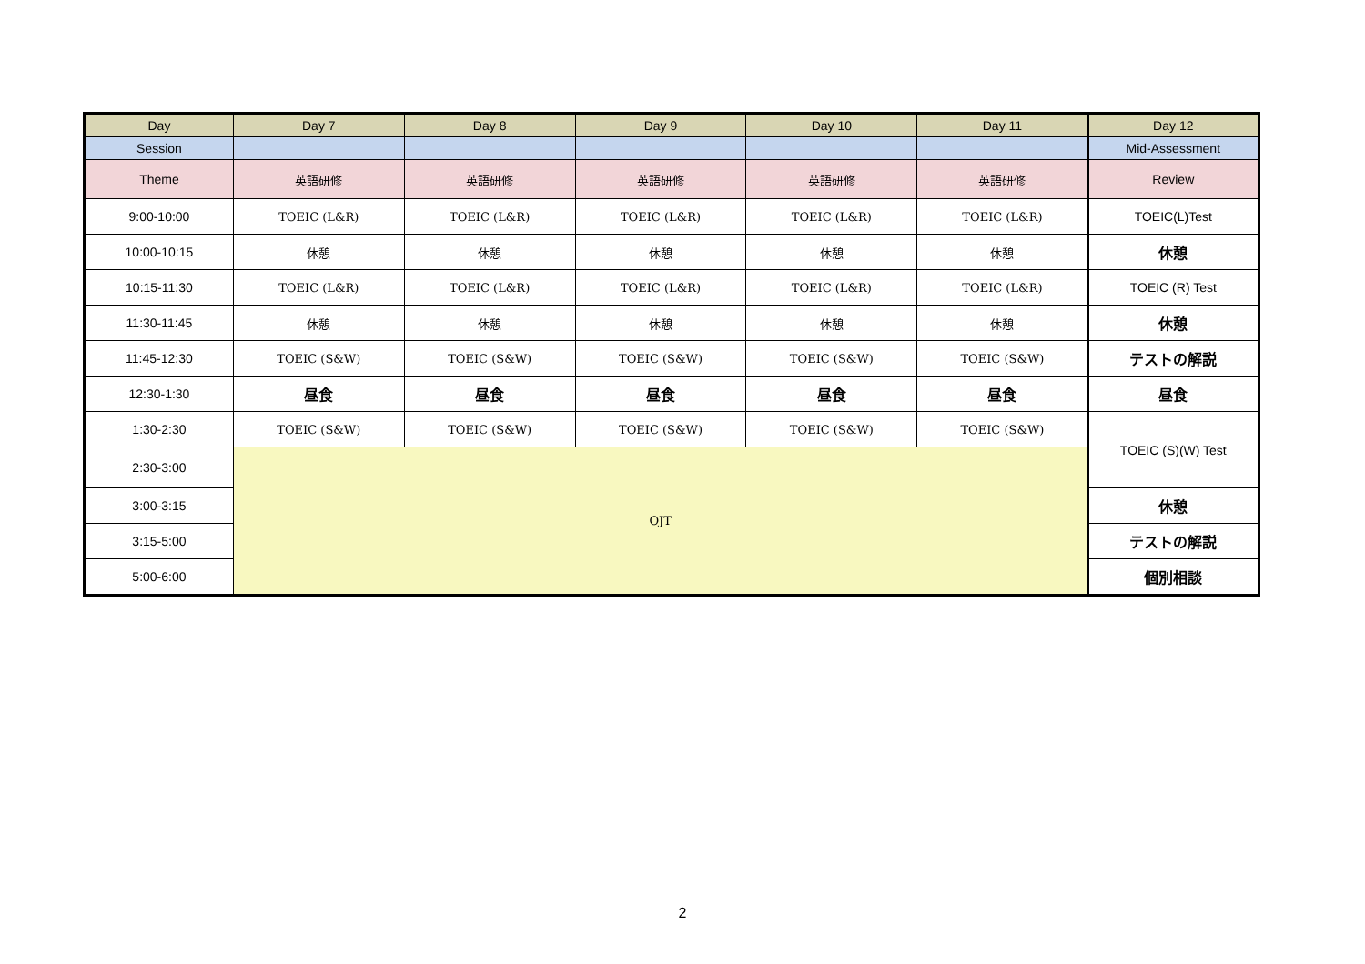| Day | Day 7 | Day 8 | Day 9 | Day 10 | Day 11 | Day 12 |
| --- | --- | --- | --- | --- | --- | --- |
| Session | | | | | | Mid-Assessment |
| Theme | 英語研修 | 英語研修 | 英語研修 | 英語研修 | 英語研修 | Review |
| 9:00-10:00 | TOEIC (L&R) | TOEIC (L&R) | TOEIC (L&R) | TOEIC (L&R) | TOEIC (L&R) | TOEIC(L)Test |
| 10:00-10:15 | 休憩 | 休憩 | 休憩 | 休憩 | 休憩 | 休憩 |
| 10:15-11:30 | TOEIC (L&R) | TOEIC (L&R) | TOEIC (L&R) | TOEIC (L&R) | TOEIC (L&R) | TOEIC (R) Test |
| 11:30-11:45 | 休憩 | 休憩 | 休憩 | 休憩 | 休憩 | 休憩 |
| 11:45-12:30 | TOEIC (S&W) | TOEIC (S&W) | TOEIC (S&W) | TOEIC (S&W) | TOEIC (S&W) | テストの解説 |
| 12:30-1:30 | 昼食 | 昼食 | 昼食 | 昼食 | 昼食 | 昼食 |
| 1:30-2:30 | TOEIC (S&W) | TOEIC (S&W) | TOEIC (S&W) | TOEIC (S&W) | TOEIC (S&W) | TOEIC (S)(W) Test |
| 2:30-3:00 | OJT | | | | | |
| 3:00-3:15 | | | | | | 休憩 |
| 3:15-5:00 | | | | | | テストの解説 |
| 5:00-6:00 | | | | | | 個別相談 |
2